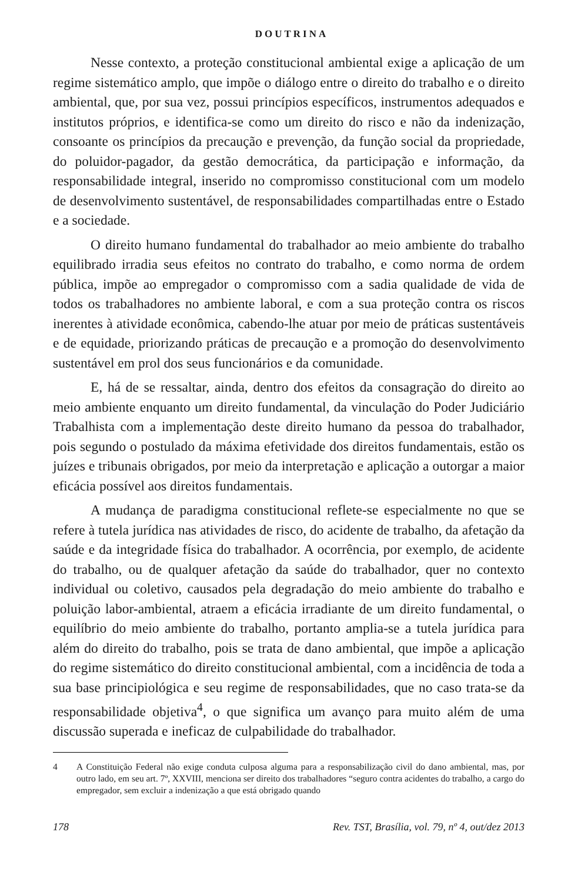DOUTRINA
Nesse contexto, a proteção constitucional ambiental exige a aplicação de um regime sistemático amplo, que impõe o diálogo entre o direito do trabalho e o direito ambiental, que, por sua vez, possui princípios específicos, instrumentos adequados e institutos próprios, e identifica-se como um direito do risco e não da indenização, consoante os princípios da precaução e prevenção, da função social da propriedade, do poluidor-pagador, da gestão democrática, da participação e informação, da responsabilidade integral, inserido no compromisso constitucional com um modelo de desenvolvimento sustentável, de responsabilidades compartilhadas entre o Estado e a sociedade.
O direito humano fundamental do trabalhador ao meio ambiente do trabalho equilibrado irradia seus efeitos no contrato do trabalho, e como norma de ordem pública, impõe ao empregador o compromisso com a sadia qualidade de vida de todos os trabalhadores no ambiente laboral, e com a sua proteção contra os riscos inerentes à atividade econômica, cabendo-lhe atuar por meio de práticas sustentáveis e de equidade, priorizando práticas de precaução e a promoção do desenvolvimento sustentável em prol dos seus funcionários e da comunidade.
E, há de se ressaltar, ainda, dentro dos efeitos da consagração do direito ao meio ambiente enquanto um direito fundamental, da vinculação do Poder Judiciário Trabalhista com a implementação deste direito humano da pessoa do trabalhador, pois segundo o postulado da máxima efetividade dos direitos fundamentais, estão os juízes e tribunais obrigados, por meio da interpretação e aplicação a outorgar a maior eficácia possível aos direitos fundamentais.
A mudança de paradigma constitucional reflete-se especialmente no que se refere à tutela jurídica nas atividades de risco, do acidente de trabalho, da afetação da saúde e da integridade física do trabalhador. A ocorrência, por exemplo, de acidente do trabalho, ou de qualquer afetação da saúde do trabalhador, quer no contexto individual ou coletivo, causados pela degradação do meio ambiente do trabalho e poluição labor-ambiental, atraem a eficácia irradiante de um direito fundamental, o equilíbrio do meio ambiente do trabalho, portanto amplia-se a tutela jurídica para além do direito do trabalho, pois se trata de dano ambiental, que impõe a aplicação do regime sistemático do direito constitucional ambiental, com a incidência de toda a sua base principiológica e seu regime de responsabilidades, que no caso trata-se da responsabilidade objetiva<sup>4</sup>, o que significa um avanço para muito além de uma discussão superada e ineficaz de culpabilidade do trabalhador.
4 A Constituição Federal não exige conduta culposa alguma para a responsabilização civil do dano ambiental, mas, por outro lado, em seu art. 7º, XXVIII, menciona ser direito dos trabalhadores “seguro contra acidentes do trabalho, a cargo do empregador, sem excluir a indenização a que está obrigado quando
178 Rev. TST, Brasília, vol. 79, nº 4, out/dez 2013